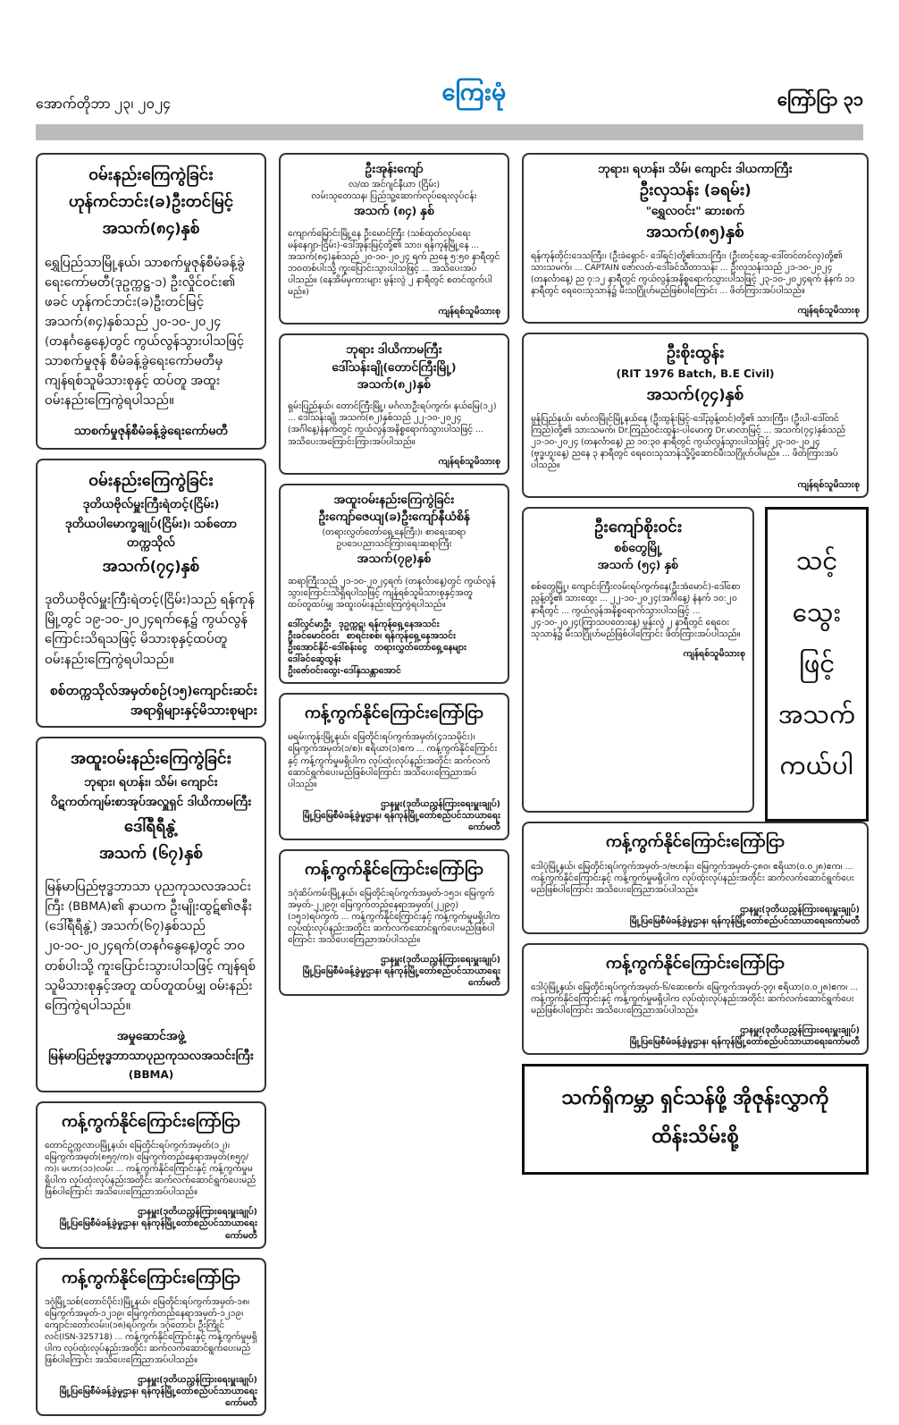အောက်တိုဘာ ၂၃၊ ၂၀၂၄ ကြေးမုံ ကြော်ငြာ ၃၁
ဝမ်းနည်းကြေကွဲခြင်း
ဟုန်ကင်ဘင်း(ခ)ဦးတင်မြင့်
အသက်(၈၄)နှစ်
ရွှေပြည်သာမြို့နယ်၊ သာစက်မှုဇုန်စီမံခန့်ခွဲရေးကော်မတီ(ဒုဥက္ကဋ္ဌ-၁) ဦးလှိုင်ဝင်း၏ ဖခင် ဟုန်ကင်ဘင်း(ခ)ဦးတင်မြင့် အသက်(၈၄)နှစ်သည် ၂၀-၁၀-၂၀၂၄ (တနင်္ဂနွေနေ့)တွင် ကွယ်လွန်သွားပါသဖြင့် သာစက်မှုဇုန် စီမံခန့်ခွဲရေးကော်မတီမှ ကျန်ရစ်သူမိသားစုနှင့် ထပ်တူ အထူးဝမ်းနည်းကြေကွဲရပါသည်။
သာစက်မှုဇုန်စီမံခန့်ခွဲရေးကော်မတီ
ဝမ်းနည်းကြေကွဲခြင်း
ဒုတိယဗိုလ်မှူးကြီးရဲတင့်(ငြိမ်း)
ဒုတိယပါမောက္ခချုပ်(ငြိမ်း)၊ သစ်တောတက္ကသိုလ်
အသက်(၇၄)နှစ်
ဒုတိယဗိုလ်မှူးကြီးရဲတင့်(ငြိမ်း)သည် ရန်ကုန်မြို့တွင် ၁၉-၁၀-၂၀၂၄ရက်နေ့၌ ကွယ်လွန်ကြောင်းသိရသဖြင့် မိသားစုနှင့်ထပ်တူ ဝမ်းနည်းကြေကွဲရပါသည်။
စစ်တက္ကသိုလ်အမှတ်စဉ်(၁၅)ကျောင်းဆင်း အရာရှိများနှင့်မိသားစုများ
အထူးဝမ်းနည်းကြေကွဲခြင်း
ဘုရား၊ ရဟန်း၊ သိမ်၊ ကျောင်း
ဝိဋကတ်ကျမ်းစာအုပ်အလှူရှင် ဒါယိကာမကြီး
ဒေါ်ရီရီနွဲ့
အသက် (၆၇)နှစ်
မြန်မာပြည်ဗုဒ္ဓဘာသာ ပုညကုသလအသင်းကြီး (BBMA)၏ နာယက ဦးမျိုးထွဋ်၏ဇနီး (ဒေါ်ရီရီနွဲ့) အသက်(၆၇)နှစ်သည် ၂၀-၁၀-၂၀၂၄ရက်(တနင်္ဂနွေနေ့)တွင် ဘဝတစ်ပါးသို့ ကူးပြောင်းသွားပါသဖြင့် ကျန်ရစ်သူမိသားစုနှင့်အတူ ထပ်တူထပ်မျှ ဝမ်းနည်းကြေကွဲရပါသည်။
အမှုဆောင်အဖွဲ့
မြန်မာပြည်ဗုဒ္ဓဘာသာပုညကုသလအသင်းကြီး (BBMA)
ကန့်ကွက်နိုင်ကြောင်းကြော်ငြာ
တောင်ဥက္ကလာပမြို့နယ်၊ မြေတိုင်းရပ်ကွက်အမှတ်(၁၂)၊ မြေကွက်အမှတ်(၈၅၇/က)၊ မြေကွက်တည်နေရာအမှတ်(၈၅၇/က)၊ မဟာ(၁၁)လမ်း ... ကန့်ကွက်နိုင်ကြောင်းနှင့် ကန့်ကွက်မှုမရှိပါက လုပ်ထုံးလုပ်နည်းအတိုင်း ဆက်လက်ဆောင်ရွက်ပေးမည်ဖြစ်ပါကြောင်း အသိပေးကြေညာအပ်ပါသည်။
ဌာနမှူး(ဒုတိယညွှန်ကြားရေးမှူးချုပ်)
မြို့ပြမြေစီမံခန့်ခွဲမှုဌာန၊ ရန်ကုန်မြို့တော်စည်ပင်သာယာရေးကော်မတီ
ကန့်ကွက်နိုင်ကြောင်းကြော်ငြာ
ဒဂုံမြို့သစ်(တောင်ပိုင်း)မြို့နယ်၊ မြေတိုင်းရပ်ကွက်အမှတ်-၁၈၊ မြေကွက်အမှတ်-၁၂၁၉၊ မြေကွက်တည်နေရာအမှတ်-၁၂၁၉၊ ကျောင်းတော်လမ်း၊(၁၈)ရပ်ကွက်၊ ဒဂုံတောင်၊ ဦးကြိုင်လင်(ISN-325718) ... ကန့်ကွက်နိုင်ကြောင်းနှင့် ကန့်ကွက်မှုမရှိပါက လုပ်ထုံးလုပ်နည်းအတိုင်း ဆက်လက်ဆောင်ရွက်ပေးမည်ဖြစ်ပါကြောင်း အသိပေးကြေညာအပ်ပါသည်။
ဌာနမှူး(ဒုတိယညွှန်ကြားရေးမှူးချုပ်)
မြို့ပြမြေစီမံခန့်ခွဲမှုဌာန၊ ရန်ကုန်မြို့တော်စည်ပင်သာယာရေးကော်မတီ
ဦးအုန်းကျော်
လ/ထ အင်ဂျင်နီယာ (ငြိမ်း)
လမ်းသုတေသန၊ ပြည်သူ့ဆောက်လုပ်ရေးလုပ်ငန်း
အသက် (၈၄) နှစ်
ကျောက်မြောင်းမြို့နေ ဦးမောင်ကြီး (သစ်ထုတ်လုပ်ရေး မန်နေဂျာ-ငြိမ်း)-ဒေါ်အုန်းမြင့်တို့၏ သား၊ ရန်ကုန်မြို့နေ ... အသက်(၈၄)နှစ်သည် ၂၀-၁၀-၂၀၂၄ ရက် ညနေ ၅:၅၀ နာရီတွင် ဘဝတစ်ပါးသို့ ကူးပြောင်းသွားပါသဖြင့် ... အသိပေးအပ်ပါသည်။ (နေအိမ်မှကားများ မွန်းလွဲ ၂ နာရီတွင် စတင်ထွက်ပါမည်။)
ကျန်ရစ်သူမိသားစု
ဘုရား ဒါယိကာမကြီး
ဒေါ်သန်းချို(တောင်ကြီးမြို့)
အသက်(၈၂)နှစ်
ရှမ်းပြည်နယ်၊ တောင်ကြီးမြို့၊ မင်္ဂလာဦးရပ်ကွက်၊ နယ်မြေ(၁၂) ... ဒေါ်သန်းချို အသက်(၈၂)နှစ်သည် ၂၂-၁၀-၂၀၂၄ (အင်္ဂါနေ့)နံနက်တွင် ကွယ်လွန်အနိစ္စရောက်သွားပါသဖြင့် ... အသိပေးအကြောင်းကြားအပ်ပါသည်။
ကျန်ရစ်သူမိသားစု
အထူးဝမ်းနည်းကြေကွဲခြင်း
ဦးကျော်ဇေယျ(ခ)ဦးကျော်နီယံစိန်
(တရားလွှတ်တော်ရှေ့နေကြီး)၊ စာရေးဆရာ
ဥပဒေပညာသင်ကြားရေးဆရာကြီး
အသက်(၇၉)နှစ်
ဆရာကြီးသည် ၂၁-၁၀-၂၀၂၄ရက် (တနင်္လာနေ့)တွင် ကွယ်လွန်သွားကြောင်းသိရှိရပါသဖြင့် ကျန်ရစ်သူမိသားစုနှင့်အတူ ထပ်တူထပ်မျှ အထူးဝမ်းနည်းကြေကွဲရပါသည်။
ဒေါ်လွင်မာဦး ဒုဥက္ကဋ္ဌ၊ ရန်ကုန်ရှေ့နေအသင်း
ဦးခင်မောင်ဝင်း စာရင်းစစ်၊ ရန်ကုန်ရှေ့နေအသင်း
ဦးအောင်နိုင်-ဒေါ်စန်းငွေ တရားလွှတ်တော်ရှေ့နေများ
ဒေါ်ခင်ဆွေထွန်း
ဦးဇော်ဝင်းထွေး-ဒေါ်နှသန္တာအောင်
ကန့်ကွက်နိုင်ကြောင်းကြော်ငြာ
မရမ်းကုန်းမြို့နယ်၊ မြေတိုင်းရပ်ကွက်အမှတ်(၄၁သမိုင်း)၊ မြေကွက်အမှတ်(၁/စ)၊ ဧရိယာ(၁)ဧက ... ကန့်ကွက်နိုင်ကြောင်းနှင့် ကန့်ကွက်မှုမရှိပါက လုပ်ထုံးလုပ်နည်းအတိုင်း ဆက်လက်ဆောင်ရွက်ပေးမည်ဖြစ်ပါကြောင်း အသိပေးကြေညာအပ်ပါသည်။
ဌာနမှူး(ဒုတိယညွှန်ကြားရေးမှူးချုပ်)
မြို့ပြမြေစီမံခန့်ခွဲမှုဌာန၊ ရန်ကုန်မြို့တော်စည်ပင်သာယာရေးကော်မတီ
ကန့်ကွက်နိုင်ကြောင်းကြော်ငြာ
ဒဂုံဆိပ်ကမ်းမြို့နယ်၊ မြေတိုင်းရပ်ကွက်အမှတ်-၁၅၁၊ မြေကွက်အမှတ်-၂၂၉၇၊ မြေကွက်တည်နေရာအမှတ်(၂၂၉၇)(၁၅၁)ရပ်ကွက် ... ကန့်ကွက်နိုင်ကြောင်းနှင့် ကန့်ကွက်မှုမရှိပါက လုပ်ထုံးလုပ်နည်းအတိုင်း ဆက်လက်ဆောင်ရွက်ပေးမည်ဖြစ်ပါကြောင်း အသိပေးကြေညာအပ်ပါသည်။
ဌာနမှူး(ဒုတိယညွှန်ကြားရေးမှူးချုပ်)
မြို့ပြမြေစီမံခန့်ခွဲမှုဌာန၊ ရန်ကုန်မြို့တော်စည်ပင်သာယာရေးကော်မတီ
ဘုရား၊ ရဟန်း၊ သိမ်၊ ကျောင်း ဒါယကာကြီး
ဦးလှသန်း (ခရမ်း)
"ရွှေလဝင်း" ဆားစက်
အသက်(၈၅)နှစ်
ရန်ကုန်တိုင်းဒေသကြီး၊ (ဦးခဲရှောင်- ဒေါ်ရင်)တို့၏သားကြီး၊ (ဦးတင့်ဆွေ-ဒေါ်တင်တင်လှ)တို့၏ သားသမက်၊ ... CAPTAIN ဇော်လတ်-ဒေါ်ခင်သီတာသန်း ... ဦးလှသန်းသည် ၂၁-၁၀-၂၀၂၄ (တနင်္လာနေ့) ည ၇:၁၂ နာရီတွင် ကွယ်လွန်အနိစ္စရောက်သွားပါသဖြင့် ၂၃-၁၀-၂၀၂၄ရက် နံနက် ၁၁ နာရီတွင် ရေဝေးသုသာန်၌ မီးသဂြိုဟ်မည်ဖြစ်ပါကြောင်း ... ဖိတ်ကြားအပ်ပါသည်။
ကျန်ရစ်သူမိသားစု
ဦးစိုးထွန်း
(RIT 1976 Batch, B.E Civil)
အသက်(၇၄)နှစ်
မွန်ပြည်နယ်၊ မော်လမြိုင်မြို့နယ်နေ (ဦးထွန်းမြင့်-ဒေါ်ညွန့်တင်)တို့၏ သားကြီး၊ (ဦးပါ-ဒေါ်တင်ကြည်)တို့၏ သားသမက်၊ Dr.ကြည်ဝင်းထွန်း-ပါမောက္ခ Dr.မာလာမြင့် ... အသက်(၇၄)နှစ်သည် ၂၁-၁၀-၂၀၂၄ (တနင်္လာနေ့) ည ၁၀:၃၀ နာရီတွင် ကွယ်လွန်သွားပါသဖြင့် ၂၃-၁၀-၂၀၂၄ (ဗုဒ္ဓဟူးနေ့) ညနေ ၃ နာရီတွင် ရေဝေးသုသာန်သို့ပို့ဆောင်မီးသဂြိုဟ်ပါမည်။ ... ဖိတ်ကြားအပ်ပါသည်။
ကျန်ရစ်သူမိသားစု
ဦးကျော်စိုးဝင်း
စစ်တွေမြို့
အသက် (၅၄) နှစ်
စစ်တွေမြို့၊ ကျောင်းကြီးလမ်းရပ်ကွက်နေ(ဦးအံမောင်)-ဒေါ်စောညွန့်တို့၏ သားထွေး ... ၂၂-၁၀-၂၀၂၄(အင်္ဂါနေ့) နံနက် ၁၀:၂၀ နာရီတွင် ... ကွယ်လွန်အနိစ္စရောက်သွားပါသဖြင့် ... ၂၄-၁၀-၂၀၂၄(ကြာသပတေးနေ့) မွန်းလွဲ ၂ နာရီတွင် ရေဝေးသုသာန်၌ မီးသဂြိုဟ်မည်ဖြစ်ပါကြောင်း ဖိတ်ကြားအပ်ပါသည်။
ကျန်ရစ်သူမိသားစု
သင့်
သွေးဖြင့်
အသက်
ကယ်ပါ
ကန့်ကွက်နိုင်ကြောင်းကြော်ငြာ
ဒေါပုံမြို့နယ်၊ မြေတိုင်းရပ်ကွက်အမှတ်-၁/ဗဟန်း၊ မြေကွက်အမှတ်-၄၈၀၊ ဧရိယာ(၀.၀၂၈)ဧက၊ ... ကန့်ကွက်နိုင်ကြောင်းနှင့် ကန့်ကွက်မှုမရှိပါက လုပ်ထုံးလုပ်နည်းအတိုင်း ဆက်လက်ဆောင်ရွက်ပေးမည်ဖြစ်ပါကြောင်း အသိပေးကြေညာအပ်ပါသည်။
ဌာနမှူး(ဒုတိယညွှန်ကြားရေးမှူးချုပ်)
မြို့ပြမြေစီမံခန့်ခွဲမှုဌာန၊ ရန်ကုန်မြို့တော်စည်ပင်သာယာရေးကော်မတီ
ကန့်ကွက်နိုင်ကြောင်းကြော်ငြာ
ဒေါပုံမြို့နယ်၊ မြေတိုင်းရပ်ကွက်အမှတ်-၆/ဆေးစက်၊ မြေကွက်အမှတ်-၃၇၊ ဧရိယာ(၀.၀၂၈)ဧက၊ ... ကန့်ကွက်နိုင်ကြောင်းနှင့် ကန့်ကွက်မှုမရှိပါက လုပ်ထုံးလုပ်နည်းအတိုင်း ဆက်လက်ဆောင်ရွက်ပေးမည်ဖြစ်ပါကြောင်း အသိပေးကြေညာအပ်ပါသည်။
ဌာနမှူး(ဒုတိယညွှန်ကြားရေးမှူးချုပ်)
မြို့ပြမြေစီမံခန့်ခွဲမှုဌာန၊ ရန်ကုန်မြို့တော်စည်ပင်သာယာရေးကော်မတီ
သက်ရှိကမ္ဘာ ရှင်သန်ဖို့ အိုဇုန်းလွှာကို ထိန်းသိမ်းစို့